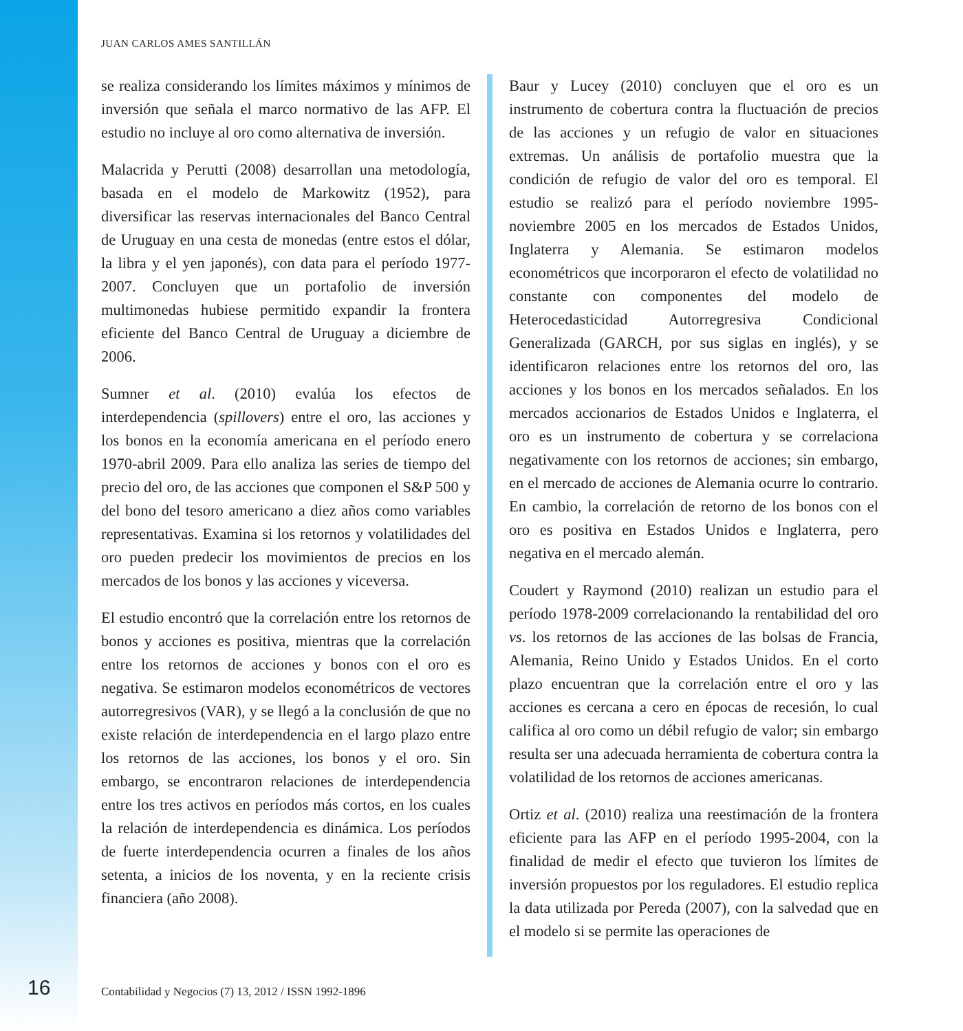JUAN CARLOS AMES SANTILLÁN
se realiza considerando los límites máximos y mínimos de inversión que señala el marco normativo de las AFP. El estudio no incluye al oro como alternativa de inversión.
Malacrida y Perutti (2008) desarrollan una metodología, basada en el modelo de Markowitz (1952), para diversificar las reservas internacionales del Banco Central de Uruguay en una cesta de monedas (entre estos el dólar, la libra y el yen japonés), con data para el período 1977-2007. Concluyen que un portafolio de inversión multimonedas hubiese permitido expandir la frontera eficiente del Banco Central de Uruguay a diciembre de 2006.
Sumner et al. (2010) evalúa los efectos de interdependencia (spillovers) entre el oro, las acciones y los bonos en la economía americana en el período enero 1970-abril 2009. Para ello analiza las series de tiempo del precio del oro, de las acciones que componen el S&P 500 y del bono del tesoro americano a diez años como variables representativas. Examina si los retornos y volatilidades del oro pueden predecir los movimientos de precios en los mercados de los bonos y las acciones y viceversa.
El estudio encontró que la correlación entre los retornos de bonos y acciones es positiva, mientras que la correlación entre los retornos de acciones y bonos con el oro es negativa. Se estimaron modelos econométricos de vectores autorregresivos (VAR), y se llegó a la conclusión de que no existe relación de interdependencia en el largo plazo entre los retornos de las acciones, los bonos y el oro. Sin embargo, se encontraron relaciones de interdependencia entre los tres activos en períodos más cortos, en los cuales la relación de interdependencia es dinámica. Los períodos de fuerte interdependencia ocurren a finales de los años setenta, a inicios de los noventa, y en la reciente crisis financiera (año 2008).
Baur y Lucey (2010) concluyen que el oro es un instrumento de cobertura contra la fluctuación de precios de las acciones y un refugio de valor en situaciones extremas. Un análisis de portafolio muestra que la condición de refugio de valor del oro es temporal. El estudio se realizó para el período noviembre 1995-noviembre 2005 en los mercados de Estados Unidos, Inglaterra y Alemania. Se estimaron modelos econométricos que incorporaron el efecto de volatilidad no constante con componentes del modelo de Heterocedasticidad Autorregresiva Condicional Generalizada (GARCH, por sus siglas en inglés), y se identificaron relaciones entre los retornos del oro, las acciones y los bonos en los mercados señalados. En los mercados accionarios de Estados Unidos e Inglaterra, el oro es un instrumento de cobertura y se correlaciona negativamente con los retornos de acciones; sin embargo, en el mercado de acciones de Alemania ocurre lo contrario. En cambio, la correlación de retorno de los bonos con el oro es positiva en Estados Unidos e Inglaterra, pero negativa en el mercado alemán.
Coudert y Raymond (2010) realizan un estudio para el período 1978-2009 correlacionando la rentabilidad del oro vs. los retornos de las acciones de las bolsas de Francia, Alemania, Reino Unido y Estados Unidos. En el corto plazo encuentran que la correlación entre el oro y las acciones es cercana a cero en épocas de recesión, lo cual califica al oro como un débil refugio de valor; sin embargo resulta ser una adecuada herramienta de cobertura contra la volatilidad de los retornos de acciones americanas.
Ortiz et al. (2010) realiza una reestimación de la frontera eficiente para las AFP en el período 1995-2004, con la finalidad de medir el efecto que tuvieron los límites de inversión propuestos por los reguladores. El estudio replica la data utilizada por Pereda (2007), con la salvedad que en el modelo si se permite las operaciones de
16
Contabilidad y Negocios (7) 13, 2012 / ISSN 1992-1896